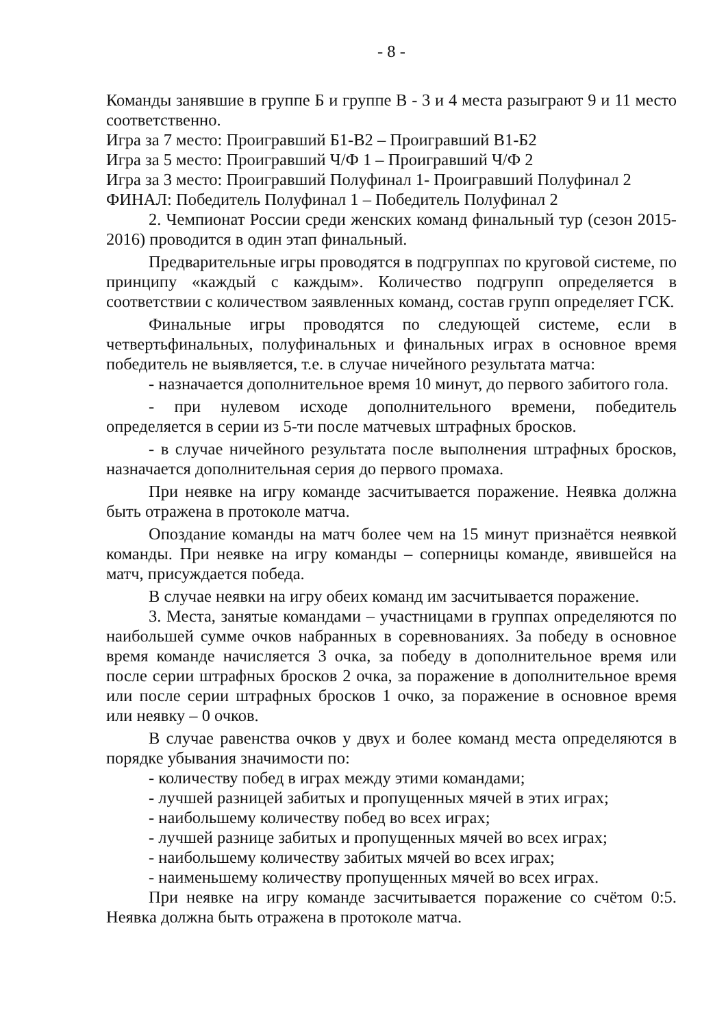- 8 -
Команды занявшие в группе Б и группе В - 3 и 4 места разыграют 9 и 11 место соответственно.
Игра за 7 место: Проигравший Б1-В2 – Проигравший В1-Б2
Игра за 5 место: Проигравший Ч/Ф 1 – Проигравший Ч/Ф 2
Игра за 3 место: Проигравший Полуфинал 1- Проигравший Полуфинал 2
ФИНАЛ: Победитель Полуфинал 1 – Победитель Полуфинал 2
2. Чемпионат России среди женских команд финальный тур (сезон 2015-2016) проводится в один этап финальный.
Предварительные игры проводятся в подгруппах по круговой системе, по принципу «каждый с каждым». Количество подгрупп определяется в соответствии с количеством заявленных команд, состав групп определяет ГСК.
Финальные игры проводятся по следующей системе, если в четвертьфинальных, полуфинальных и финальных играх в основное время победитель не выявляется, т.е. в случае ничейного результата матча:
- назначается дополнительное время 10 минут, до первого забитого гола.
- при нулевом исходе дополнительного времени, победитель определяется в серии из 5-ти после матчевых штрафных бросков.
- в случае ничейного результата после выполнения штрафных бросков, назначается дополнительная серия до первого промаха.
При неявке на игру команде засчитывается поражение. Неявка должна быть отражена в протоколе матча.
Опоздание команды на матч более чем на 15 минут признаётся неявкой команды. При неявке на игру команды – соперницы команде, явившейся на матч, присуждается победа.
В случае неявки на игру обеих команд им засчитывается поражение.
3. Места, занятые командами – участницами в группах определяются по наибольшей сумме очков набранных в соревнованиях. За победу в основное время команде начисляется 3 очка, за победу в дополнительное время или после серии штрафных бросков 2 очка, за поражение в дополнительное время или после серии штрафных бросков 1 очко, за поражение в основное время или неявку – 0 очков.
В случае равенства очков у двух и более команд места определяются в порядке убывания значимости по:
- количеству побед в играх между этими командами;
- лучшей разницей забитых и пропущенных мячей в этих играх;
- наибольшему количеству побед во всех играх;
- лучшей разнице забитых и пропущенных мячей во всех играх;
- наибольшему количеству забитых мячей во всех играх;
- наименьшему количеству пропущенных мячей во всех играх.
При неявке на игру команде засчитывается поражение со счётом 0:5. Неявка должна быть отражена в протоколе матча.